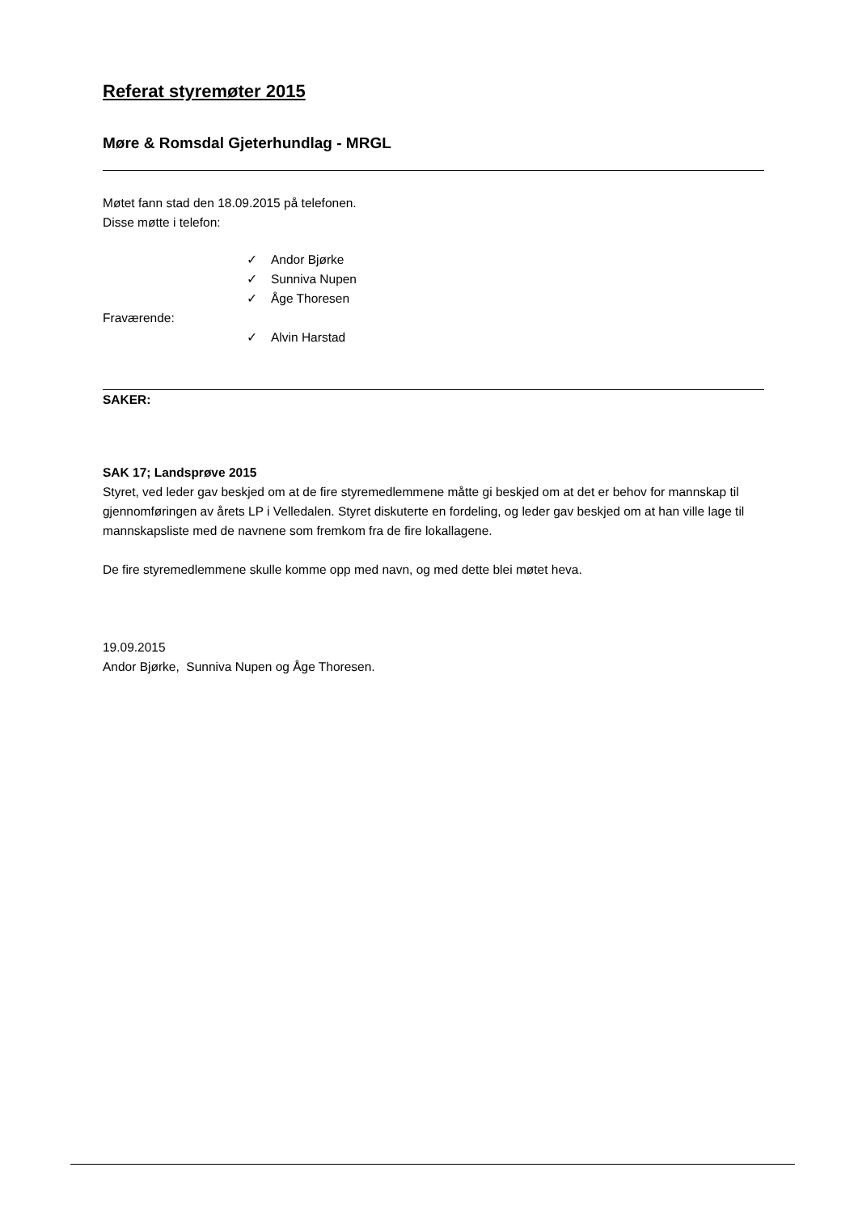Referat styremøter 2015
Møre & Romsdal Gjeterhundlag - MRGL
Møtet fann stad den 18.09.2015 på telefonen.
Disse møtte i telefon:
✓ Andor Bjørke
✓ Sunniva Nupen
✓ Åge Thoresen
Fraværende:
✓ Alvin Harstad
SAKER:
SAK 17; Landsprøve 2015
Styret, ved leder gav beskjed om at de fire styremedlemmene måtte gi beskjed om at det er behov for mannskap til gjennomføringen av årets LP i Velledalen. Styret diskuterte en fordeling, og leder gav beskjed om at han ville lage til mannskapsliste med de navnene som fremkom fra de fire lokallagene.
De fire styremedlemmene skulle komme opp med navn, og med dette blei møtet heva.
19.09.2015
Andor Bjørke, Sunniva Nupen og Åge Thoresen.